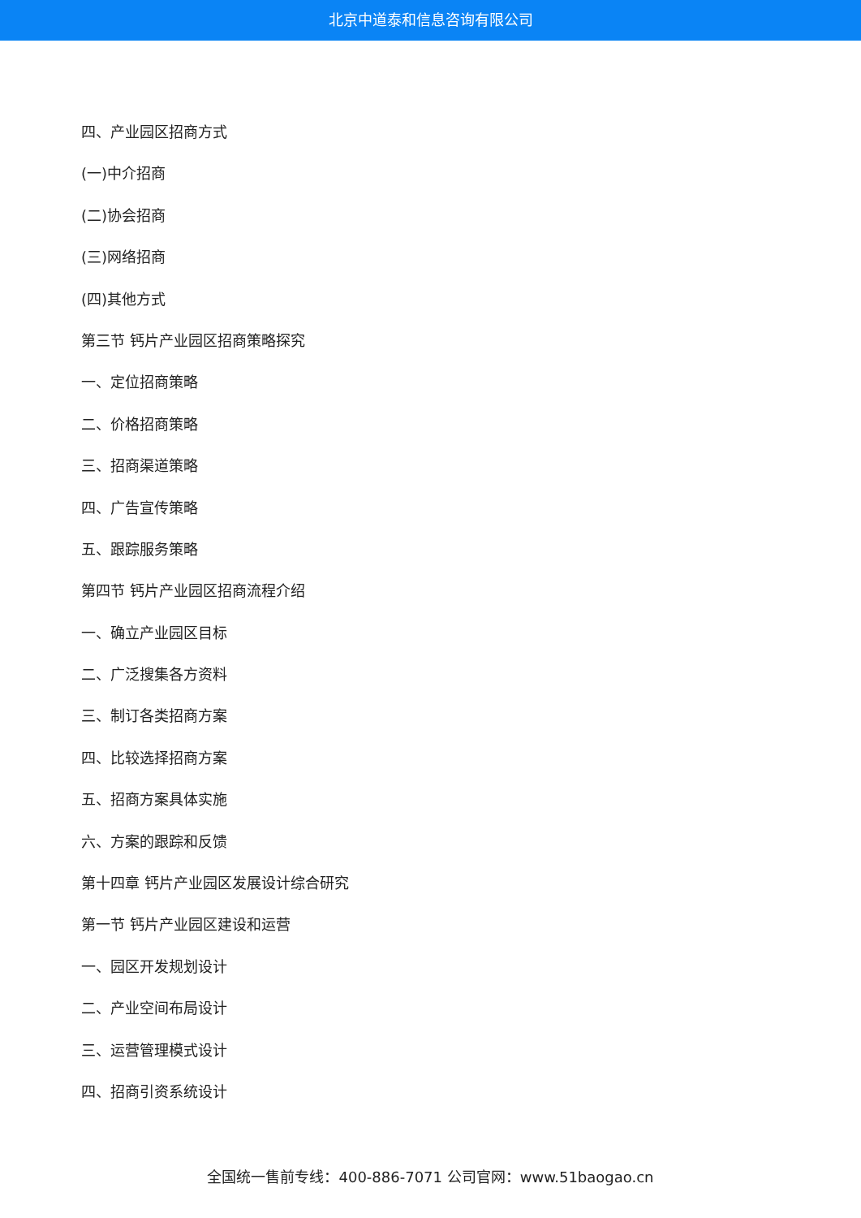北京中道泰和信息咨询有限公司
四、产业园区招商方式
(一)中介招商
(二)协会招商
(三)网络招商
(四)其他方式
第三节 钙片产业园区招商策略探究
一、定位招商策略
二、价格招商策略
三、招商渠道策略
四、广告宣传策略
五、跟踪服务策略
第四节 钙片产业园区招商流程介绍
一、确立产业园区目标
二、广泛搜集各方资料
三、制订各类招商方案
四、比较选择招商方案
五、招商方案具体实施
六、方案的跟踪和反馈
第十四章 钙片产业园区发展设计综合研究
第一节 钙片产业园区建设和运营
一、园区开发规划设计
二、产业空间布局设计
三、运营管理模式设计
四、招商引资系统设计
全国统一售前专线：400-886-7071 公司官网：www.51baogao.cn